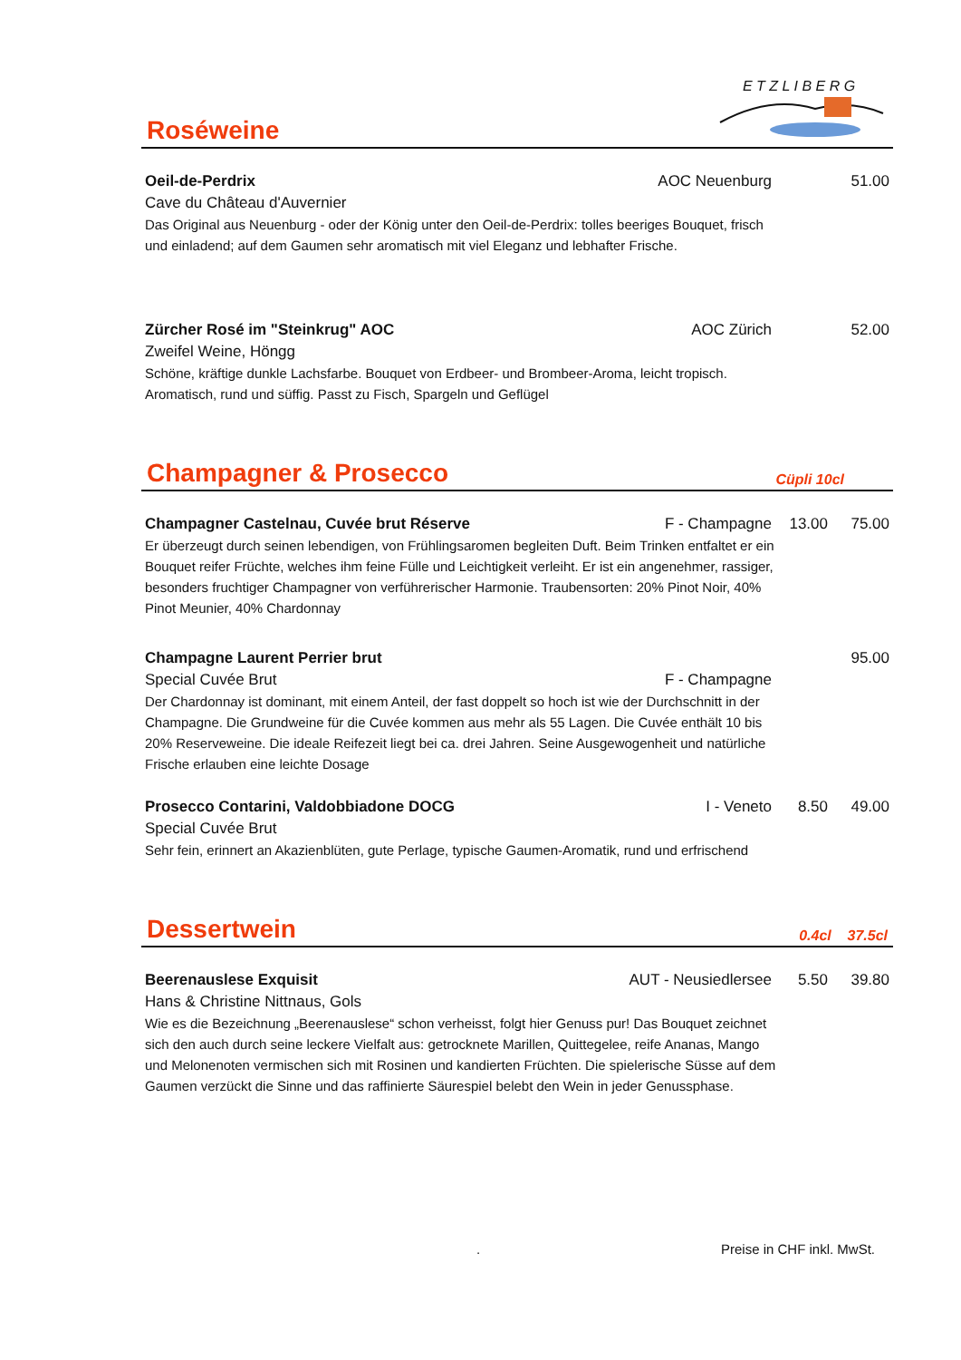Roséweine
E T Z L I B E R G
Oeil-de-Perdrix AOC Neuenburg 51.00
Cave du Château d'Auvernier
Das Original aus Neuenburg - oder der König unter den Oeil-de-Perdrix: tolles beeriges Bouquet, frisch und einladend; auf dem Gaumen sehr aromatisch mit viel Eleganz und lebhafter Frische.
Zürcher Rosé im "Steinkrug" AOC AOC Zürich 52.00
Zweifel Weine, Höngg
Schöne, kräftige dunkle Lachsfarbe. Bouquet von Erdbeer- und Brombeer-Aroma, leicht tropisch. Aromatisch, rund und süffig. Passt zu Fisch, Spargeln und Geflügel
Champagner & Prosecco
Cüpli 10cl
Champagner Castelnau, Cuvée brut Réserve F - Champagne 13.00 75.00
Er überzeugt durch seinen lebendigen, von Frühlingsaromen begleiten Duft. Beim Trinken entfaltet er ein Bouquet reifer Früchte, welches ihm feine Fülle und Leichtigkeit verleiht. Er ist ein angenehmer, rassiger, besonders fruchtiger Champagner von verführerischer Harmonie. Traubensorten: 20% Pinot Noir, 40% Pinot Meunier, 40% Chardonnay
Champagne Laurent Perrier brut 95.00
Special Cuvée Brut F - Champagne
Der Chardonnay ist dominant, mit einem Anteil, der fast doppelt so hoch ist wie der Durchschnitt in der Champagne. Die Grundweine für die Cuvée kommen aus mehr als 55 Lagen. Die Cuvée enthält 10 bis 20% Reserveweine. Die ideale Reifezeit liegt bei ca. drei Jahren. Seine Ausgewogenheit und natürliche Frische erlauben eine leichte Dosage
Prosecco Contarini, Valdobbiadone DOCG I - Veneto 8.50 49.00
Special Cuvée Brut
Sehr fein, erinnert an Akazienblüten, gute Perlage, typische Gaumen-Aromatik, rund und erfrischend
Dessertwein
0.4cl 37.5cl
Beerenauslese Exquisit AUT - Neusiedlersee 5.50 39.80
Hans & Christine Nittnaus, Gols
Wie es die Bezeichnung „Beerenauslese“ schon verheisst, folgt hier Genuss pur! Das Bouquet zeichnet sich den auch durch seine leckere Vielfalt aus: getrocknete Marillen, Quittegelee, reife Ananas, Mango und Melonenoten vermischen sich mit Rosinen und kandierten Früchten. Die spielerische Süsse auf dem Gaumen verzückt die Sinne und das raffinierte Säurespiel belebt den Wein in jeder Genussphase.
. Preise in CHF inkl. MwSt.